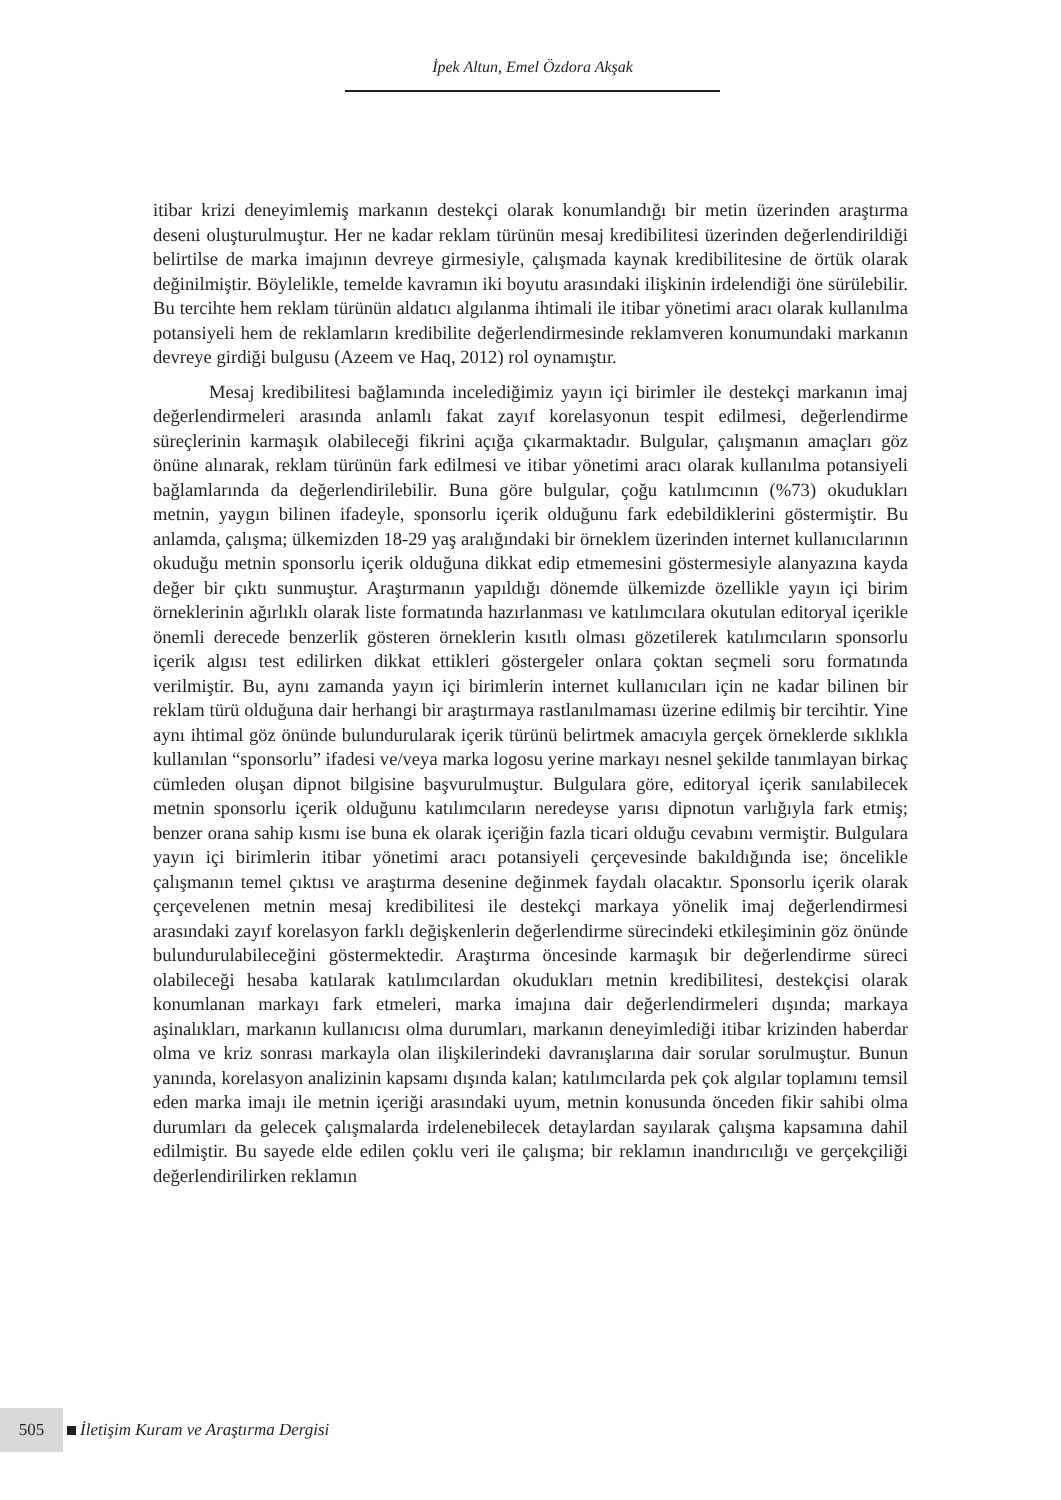İpek Altun, Emel Özdora Akşak
itibar krizi deneyimlemiş markanın destekçi olarak konumlandığı bir metin üzerinden araştırma deseni oluşturulmuştur. Her ne kadar reklam türünün mesaj kredibilitesi üzerinden değerlendirildiği belirtilse de marka imajının devreye girmesiyle, çalışmada kaynak kredibilitesine de örtük olarak değinilmiştir. Böylelikle, temelde kavramın iki boyutu arasındaki ilişkinin irdelendiği öne sürülebilir. Bu tercihte hem reklam türünün aldatıcı algılanma ihtimali ile itibar yönetimi aracı olarak kullanılma potansiyeli hem de reklamların kredibilite değerlendirmesinde reklamveren konumundaki markanın devreye girdiği bulgusu (Azeem ve Haq, 2012) rol oynamıştır.
Mesaj kredibilitesi bağlamında incelediğimiz yayın içi birimler ile destekçi markanın imaj değerlendirmeleri arasında anlamlı fakat zayıf korelasyonun tespit edilmesi, değerlendirme süreçlerinin karmaşık olabileceği fikrini açığa çıkarmaktadır. Bulgular, çalışmanın amaçları göz önüne alınarak, reklam türünün fark edilmesi ve itibar yönetimi aracı olarak kullanılma potansiyeli bağlamlarında da değerlendirilebilir. Buna göre bulgular, çoğu katılımcının (%73) okudukları metnin, yaygın bilinen ifadeyle, sponsorlu içerik olduğunu fark edebildiklerini göstermiştir. Bu anlamda, çalışma; ülkemizden 18-29 yaş aralığındaki bir örneklem üzerinden internet kullanıcılarının okuduğu metnin sponsorlu içerik olduğuna dikkat edip etmemesini göstermesiyle alanyazına kayda değer bir çıktı sunmuştur. Araştırmanın yapıldığı dönemde ülkemizde özellikle yayın içi birim örneklerinin ağırlıklı olarak liste formatında hazırlanması ve katılımcılara okutulan editoryal içerikle önemli derecede benzerlik gösteren örneklerin kısıtlı olması gözetilerek katılımcıların sponsorlu içerik algısı test edilirken dikkat ettikleri göstergeler onlara çoktan seçmeli soru formatında verilmiştir. Bu, aynı zamanda yayın içi birimlerin internet kullanıcıları için ne kadar bilinen bir reklam türü olduğuna dair herhangi bir araştırmaya rastlanılmaması üzerine edilmiş bir tercihtir. Yine aynı ihtimal göz önünde bulundurularak içerik türünü belirtmek amacıyla gerçek örneklerde sıklıkla kullanılan “sponsorlu” ifadesi ve/veya marka logosu yerine markayı nesnel şekilde tanımlayan birkaç cümleden oluşan dipnot bilgisine başvurulmuştur. Bulgulara göre, editoryal içerik sanılabilecek metnin sponsorlu içerik olduğunu katılımcıların neredeyse yarısı dipnotun varlığıyla fark etmiş; benzer orana sahip kısmı ise buna ek olarak içeriğin fazla ticari olduğu cevabını vermiştir. Bulgulara yayın içi birimlerin itibar yönetimi aracı potansiyeli çerçevesinde bakıldığında ise; öncelikle çalışmanın temel çıktısı ve araştırma desenine değinmek faydalı olacaktır. Sponsorlu içerik olarak çerçevelenen metnin mesaj kredibilitesi ile destekçi markaya yönelik imaj değerlendirmesi arasındaki zayıf korelasyon farklı değişkenlerin değerlendirme sürecindeki etkileşiminin göz önünde bulundurulabileceğini göstermektedir. Araştırma öncesinde karmaşık bir değerlendirme süreci olabileceği hesaba katılarak katılımcılardan okudukları metnin kredibilitesi, destekçisi olarak konumlanan markayı fark etmeleri, marka imajına dair değerlendirmeleri dışında; markaya aşinalıkları, markanın kullanıcısı olma durumları, markanın deneyimlediği itibar krizinden haberdar olma ve kriz sonrası markayla olan ilişkilerindeki davranışlarına dair sorular sorulmuştur. Bunun yanında, korelasyon analizinin kapsamı dışında kalan; katılımcılarda pek çok algılar toplamını temsil eden marka imajı ile metnin içeriği arasındaki uyum, metnin konusunda önceden fikir sahibi olma durumları da gelecek çalışmalarda irdelenebilecek detaylardan sayılarak çalışma kapsamına dahil edilmiştir. Bu sayede elde edilen çoklu veri ile çalışma; bir reklamın inandırıcılığı ve gerçekçiliği değerlendirilirken reklamın
505 İletişim Kuram ve Araştırma Dergisi